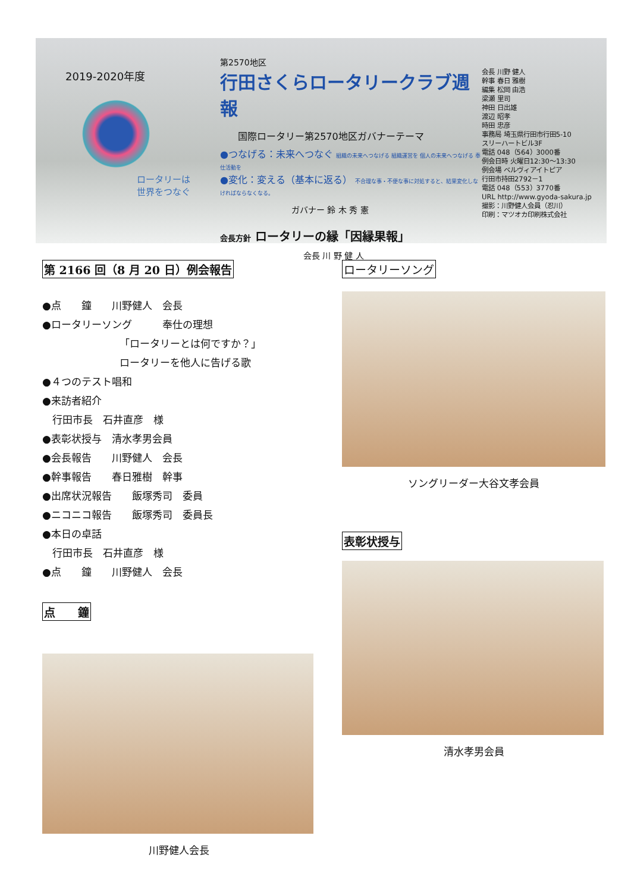2019-2020年度
ロータリーは
世界をつなぐ
第2570地区
行田さくらロータリークラブ週報
国際ロータリー第2570地区ガバナーテーマ
●つなげる：未来へつなぐ 組織の未来へつなげる 組織運営を 個人の未来へつなげる 奉仕活動を
●変化：変える（基本に返る） 不合理な事・不便な事に対処すると、結果変化しなければならなくなる。
ガバナー 鈴 木 秀 憲
会長方針 ロータリーの縁「因縁果報」
会長 川 野 健 人
会長 川野 健人
幹事 春日 雅樹
編集 松岡 由浩
梁瀬 里司
神田 日出雄
渡辺 昭孝
時田 忠彦
事務局 埼玉県行田市行田5-10
スリーハートビル3F
電話 048（564）3000番
例会日時 火曜日12:30～13:30
例会場 ベルヴィアイトピア
行田市持田2792－1
電話 048（553）3770番
URL http://www.gyoda-sakura.jp
撮影：川野健人会員（忍川）
印刷：マツオカ印刷株式会社
第 2166 回（8 月 20 日）例会報告
●点　　鐘　　川野健人　会長
●ロータリーソング　　　奉仕の理想
「ロータリーとは何ですか？」
ロータリーを他人に告げる歌
●４つのテスト唱和
●来訪者紹介
　行田市長　石井直彦　様
●表彰状授与　清水孝男会員
●会長報告　　川野健人　会長
●幹事報告　　春日雅樹　幹事
●出席状況報告　　飯塚秀司　委員
●ニコニコ報告　　飯塚秀司　委員長
●本日の卓話
　行田市長　石井直彦　様
●点　　鐘　　川野健人　会長
点　　鐘
川野健人会長
ロータリーソング
ソングリーダー大谷文孝会員
表彰状授与
清水孝男会員